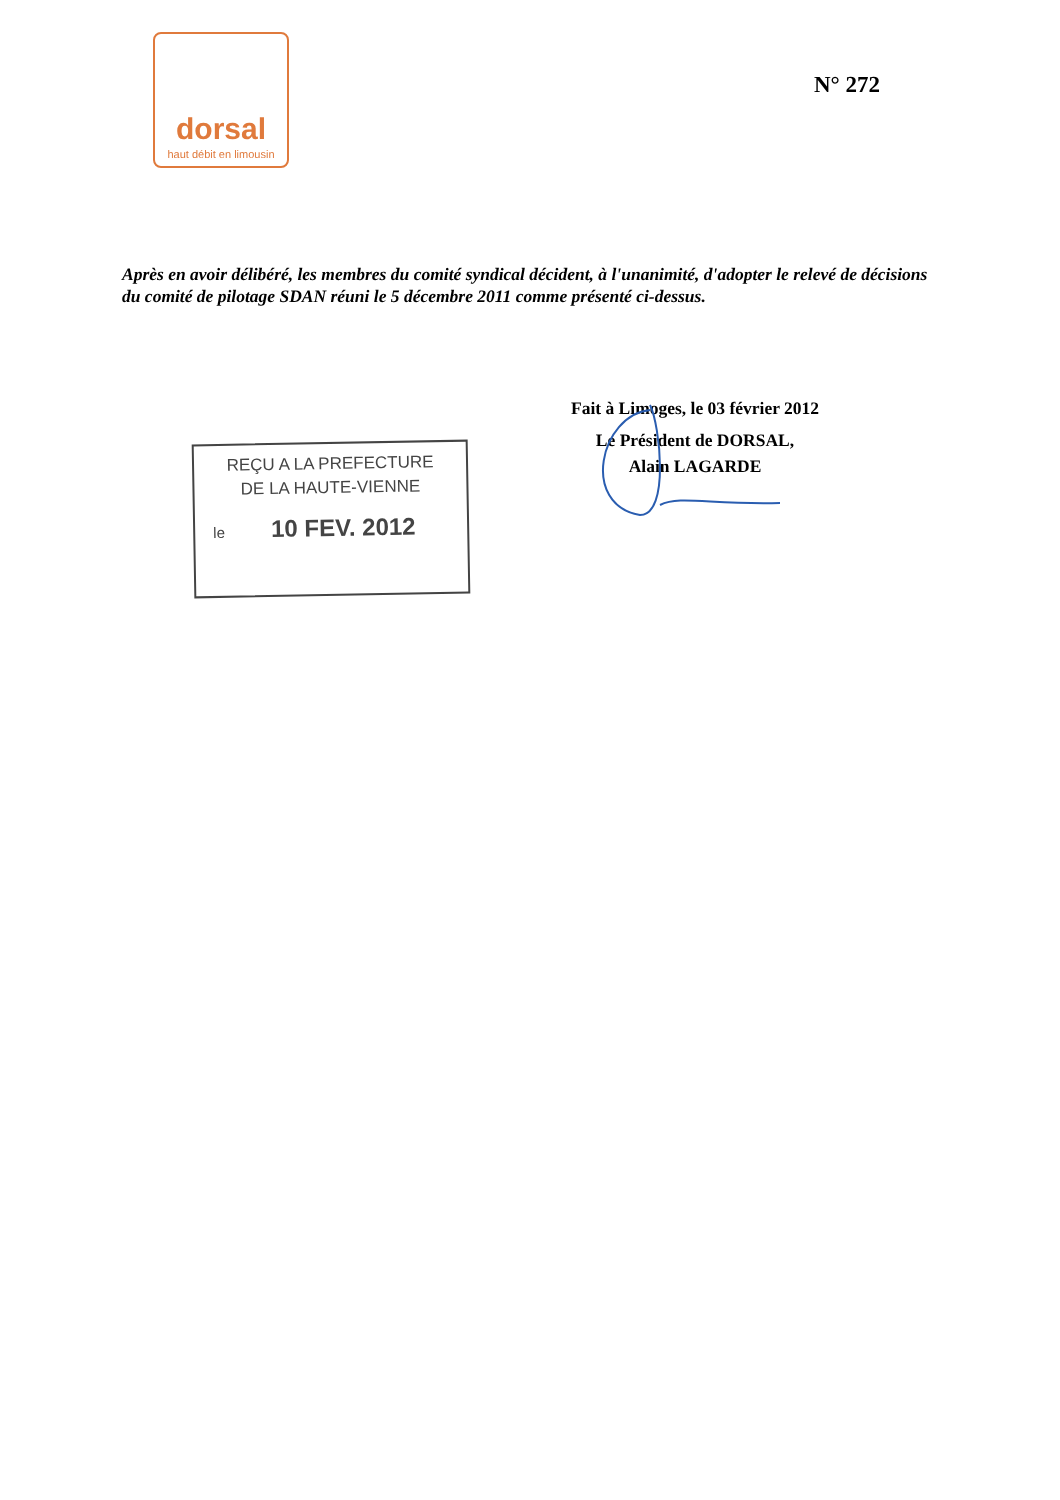dorsal
haut débit en limousin
N° 272
Après en avoir délibéré, les membres du comité syndical décident, à l'unanimité, d'adopter le relevé de décisions du comité de pilotage SDAN réuni le 5 décembre 2011 comme présenté ci-dessus.
Fait à Limoges, le 03 février 2012
Le Président de DORSAL,
Alain LAGARDE
REÇU A LA PREFECTURE
DE LA HAUTE-VIENNE
le 10 FEV. 2012